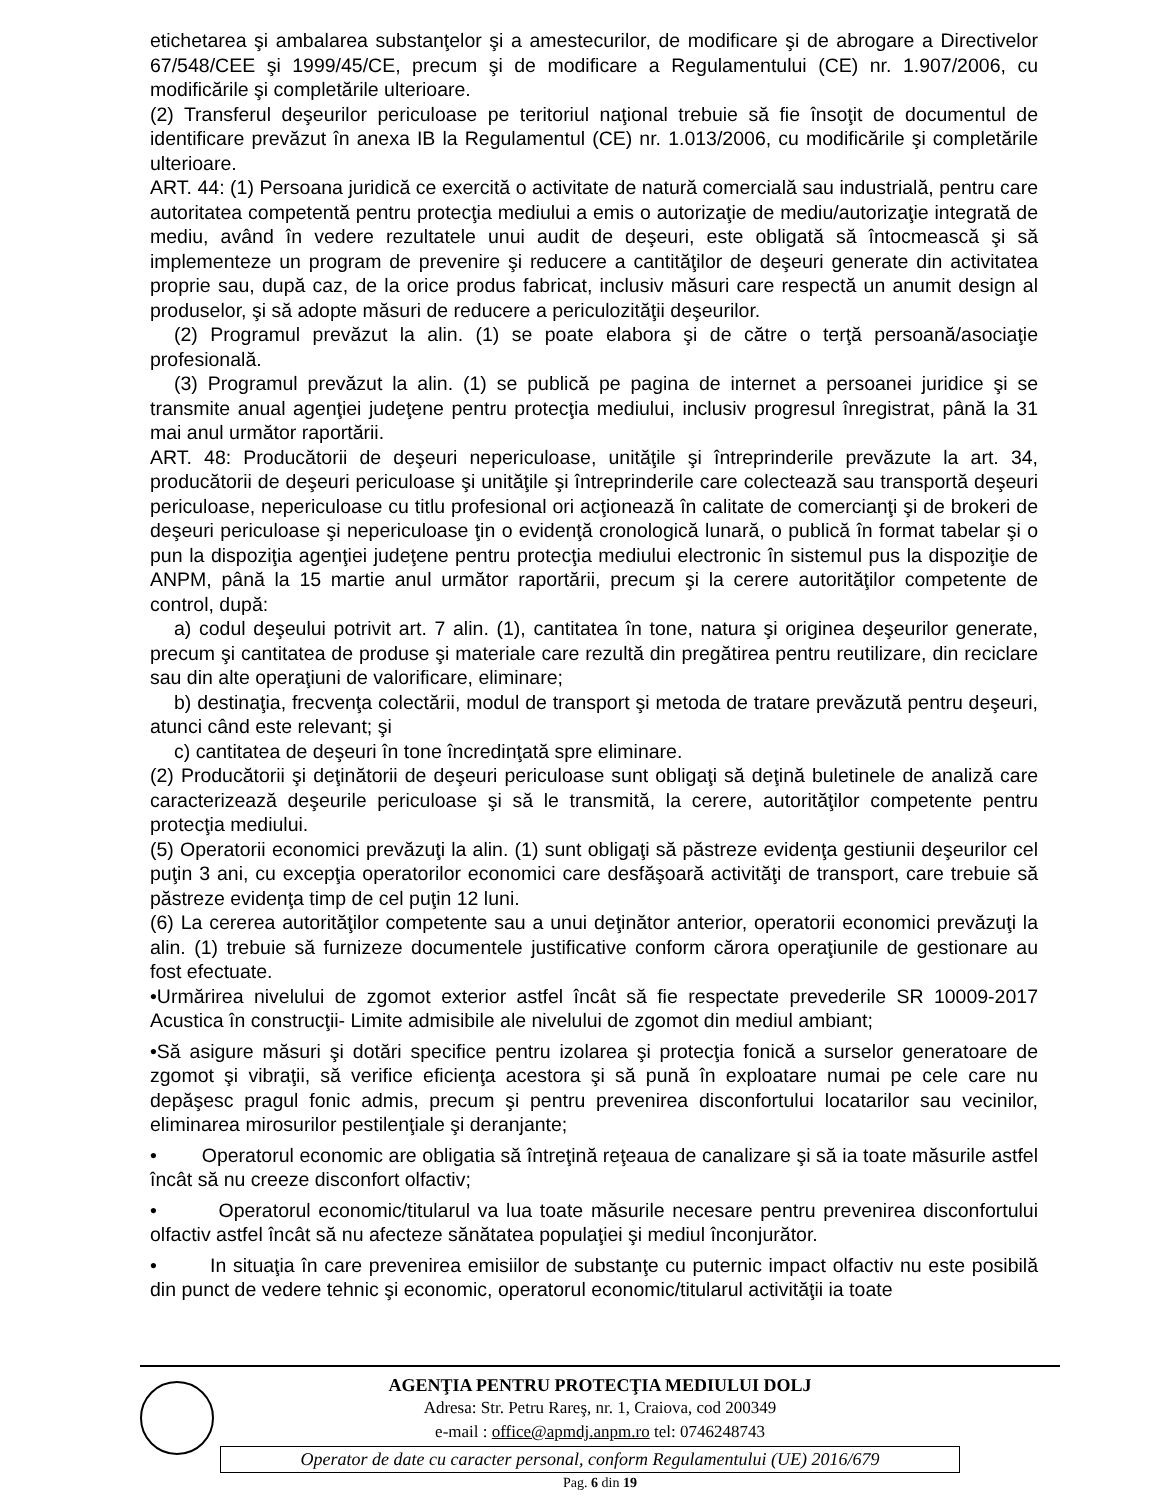etichetarea şi ambalarea substanţelor şi a amestecurilor, de modificare şi de abrogare a Directivelor 67/548/CEE şi 1999/45/CE, precum şi de modificare a Regulamentului (CE) nr. 1.907/2006, cu modificările şi completările ulterioare.
(2) Transferul deşeurilor periculoase pe teritoriul naţional trebuie să fie însoţit de documentul de identificare prevăzut în anexa IB la Regulamentul (CE) nr. 1.013/2006, cu modificările şi completările ulterioare.
ART. 44: (1) Persoana juridică ce exercită o activitate de natură comercială sau industrială, pentru care autoritatea competentă pentru protecţia mediului a emis o autorizaţie de mediu/autorizaţie integrată de mediu, având în vedere rezultatele unui audit de deşeuri, este obligată să întocmească şi să implementeze un program de prevenire şi reducere a cantităţilor de deşeuri generate din activitatea proprie sau, după caz, de la orice produs fabricat, inclusiv măsuri care respectă un anumit design al produselor, şi să adopte măsuri de reducere a periculozităţii deşeurilor.
(2) Programul prevăzut la alin. (1) se poate elabora şi de către o terţă persoană/asociaţie profesională.
(3) Programul prevăzut la alin. (1) se publică pe pagina de internet a persoanei juridice şi se transmite anual agenţiei judeţene pentru protecţia mediului, inclusiv progresul înregistrat, până la 31 mai anul următor raportării.
ART. 48: Producătorii de deşeuri nepericuloase, unităţile şi întreprinderile prevăzute la art. 34, producătorii de deşeuri periculoase şi unităţile şi întreprinderile care colectează sau transportă deşeuri periculoase, nepericuloase cu titlu profesional ori acţionează în calitate de comercianţi şi de brokeri de deşeuri periculoase şi nepericuloase ţin o evidenţă cronologică lunară, o publică în format tabelar şi o pun la dispoziţia agenţiei judeţene pentru protecţia mediului electronic în sistemul pus la dispoziţie de ANPM, până la 15 martie anul următor raportării, precum şi la cerere autorităţilor competente de control, după:
a) codul deşeului potrivit art. 7 alin. (1), cantitatea în tone, natura şi originea deşeurilor generate, precum şi cantitatea de produse şi materiale care rezultă din pregătirea pentru reutilizare, din reciclare sau din alte operaţiuni de valorificare, eliminare;
b) destinaţia, frecvenţa colectării, modul de transport şi metoda de tratare prevăzută pentru deşeuri, atunci când este relevant; şi
c) cantitatea de deşeuri în tone încredinţată spre eliminare.
(2) Producătorii şi deţinătorii de deşeuri periculoase sunt obligaţi să deţină buletinele de analiză care caracterizează deşeurile periculoase şi să le transmită, la cerere, autorităţilor competente pentru protecţia mediului.
(5) Operatorii economici prevăzuţi la alin. (1) sunt obligaţi să păstreze evidenţa gestiunii deşeurilor cel puţin 3 ani, cu excepţia operatorilor economici care desfăşoară activităţi de transport, care trebuie să păstreze evidenţa timp de cel puţin 12 luni.
(6) La cererea autorităţilor competente sau a unui deţinător anterior, operatorii economici prevăzuţi la alin. (1) trebuie să furnizeze documentele justificative conform cărora operaţiunile de gestionare au fost efectuate.
•Urmărirea nivelului de zgomot exterior astfel încât să fie respectate prevederile SR 10009-2017 Acustica în construcţii- Limite admisibile ale nivelului de zgomot din mediul ambiant;
•Să asigure măsuri şi dotări specifice pentru izolarea şi protecţia fonică a surselor generatoare de zgomot şi vibraţii, să verifice eficienţa acestora şi să pună în exploatare numai pe cele care nu depăşesc pragul fonic admis, precum şi pentru prevenirea disconfortului locatarilor sau vecinilor, eliminarea mirosurilor pestilenţiale şi deranjante;
• Operatorul economic are obligatia să întreţină reţeaua de canalizare şi să ia toate măsurile astfel încât să nu creeze disconfort olfactiv;
• Operatorul economic/titularul va lua toate măsurile necesare pentru prevenirea disconfortului olfactiv astfel încât să nu afecteze sănătatea populaţiei şi mediul înconjurător.
• In situaţia în care prevenirea emisiilor de substanţe cu puternic impact olfactiv nu este posibilă din punct de vedere tehnic şi economic, operatorul economic/titularul activităţii ia toate
AGENŢIA PENTRU PROTECŢIA MEDIULUI DOLJ
Adresa: Str. Petru Rareş, nr. 1, Craiova, cod 200349
e-mail : office@apmdj.anpm.ro tel: 0746248743
Operator de date cu caracter personal, conform Regulamentului (UE) 2016/679
Pag. 6 din 19